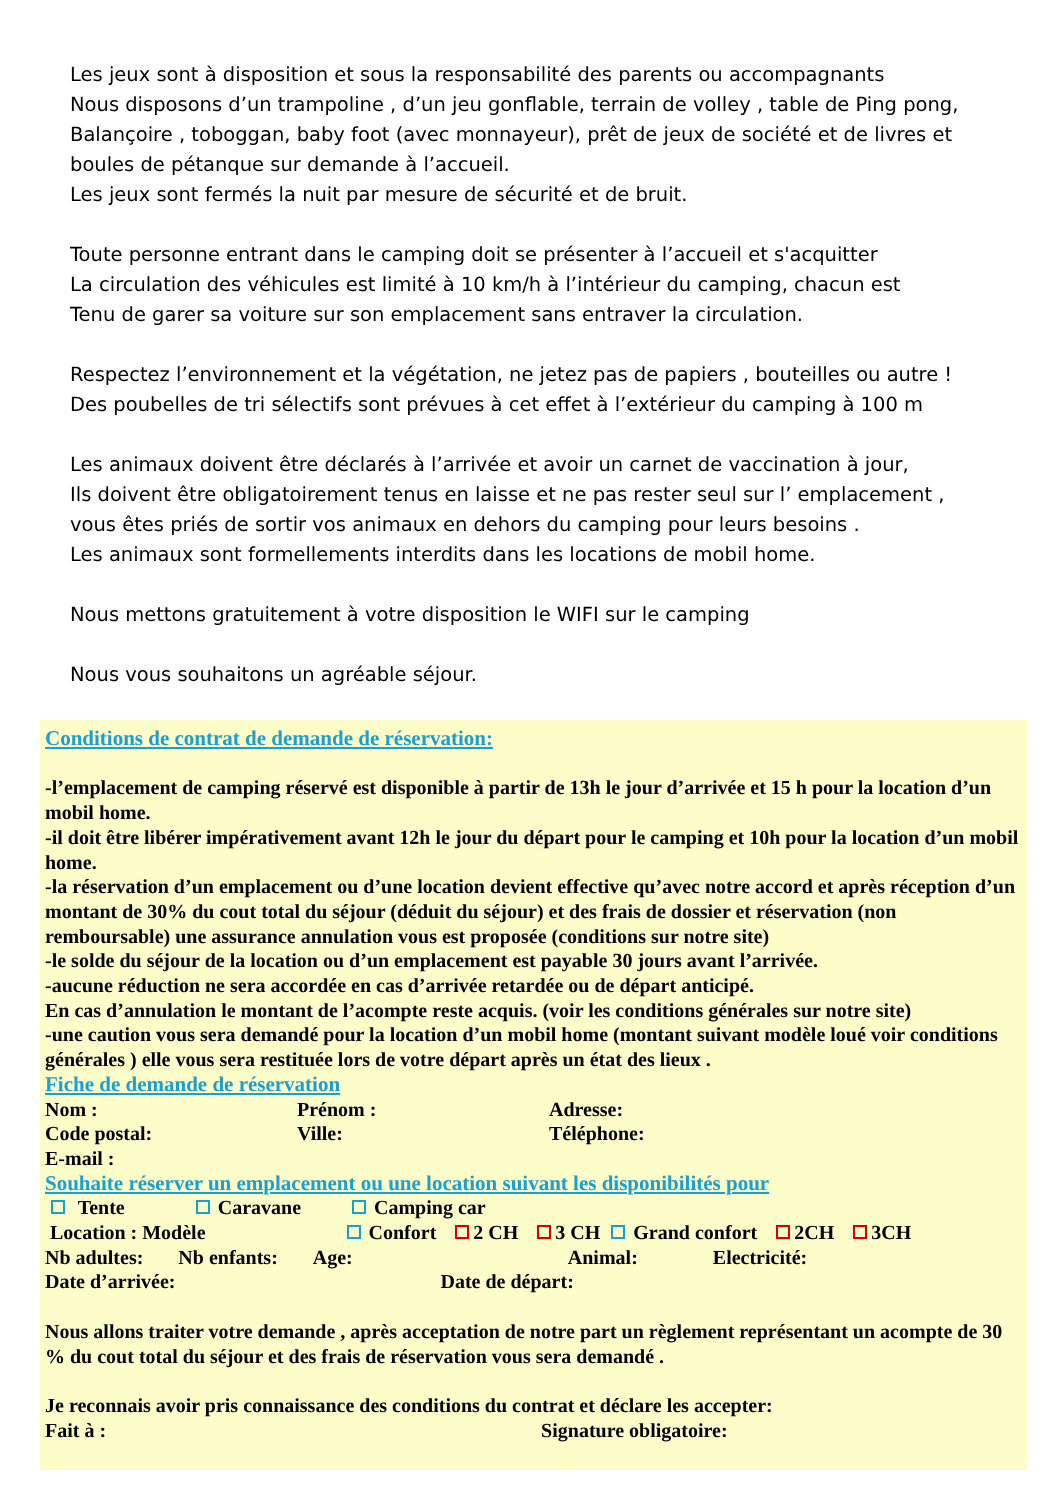Les jeux sont à disposition et sous la responsabilité des parents ou accompagnants
Nous disposons d’un trampoline , d’un jeu gonflable, terrain de volley , table de Ping pong,
Balançoire , toboggan, baby foot (avec monnayeur), prêt de jeux de société et de livres et
boules de pétanque sur demande à l’accueil.
Les jeux sont fermés la nuit par mesure de sécurité et de bruit.
Toute personne entrant dans le camping doit se présenter à l’accueil et s'acquitter
La circulation des véhicules est limité à 10 km/h à l’intérieur du camping, chacun est
Tenu de garer sa voiture sur son emplacement sans entraver la circulation.
Respectez l’environnement et la végétation, ne jetez pas de papiers , bouteilles ou autre !
Des poubelles de tri sélectifs sont prévues à cet effet à l’extérieur du camping à 100 m
Les animaux doivent être déclarés à l’arrivée et avoir un carnet de vaccination à jour,
Ils doivent être obligatoirement tenus en laisse et ne pas rester seul sur l’ emplacement ,
vous êtes priés de sortir vos animaux en dehors du camping pour leurs besoins .
Les animaux sont formellements interdits dans les locations de mobil home.
Nous mettons gratuitement à votre disposition le WIFI sur le camping
Nous vous souhaitons un agréable séjour.
Conditions de contrat de demande de réservation:
-l’emplacement de camping réservé est disponible à partir de 13h le jour d’arrivée et 15 h pour la location d’un mobil home.
-il doit être libérer impérativement avant 12h le jour du départ pour le camping et 10h pour la location d’un mobil home.
-la réservation d’un emplacement ou d’une location devient effective qu’avec notre accord et après réception d’un montant de 30% du cout total du séjour (déduit du séjour) et des frais de dossier et réservation (non remboursable) une assurance annulation vous est proposée (conditions sur notre site)
-le solde du séjour de la location ou d’un emplacement est payable 30 jours avant l’arrivée.
-aucune réduction ne sera accordée en cas d’arrivée retardée ou de départ anticipé.
En cas d’annulation le montant de l’acompte reste acquis. (voir les conditions générales sur notre site)
-une caution vous sera demandé pour la location d’un mobil home (montant suivant modèle loué voir conditions générales ) elle vous sera restituée lors de votre départ après un état des lieux .
Fiche de demande de réservation
Nom : Prénom : Adresse:
Code postal: Ville: Téléphone:
E-mail :
Souhaite réserver un emplacement ou une location suivant les disponibilités pour
Tente Caravane Camping car
Location : Modèle Confort 2 CH 3 CH Grand confort 2CH 3CH
Nb adultes: Nb enfants: Age: Animal: Electricité:
Date d’arrivée: Date de départ:
Nous allons traiter votre demande , après acceptation de notre part un règlement représentant un acompte de 30 % du cout total du séjour et des frais de réservation vous sera demandé .
Je reconnais avoir pris connaissance des conditions du contrat et déclare les accepter:
Fait à : Signature obligatoire: